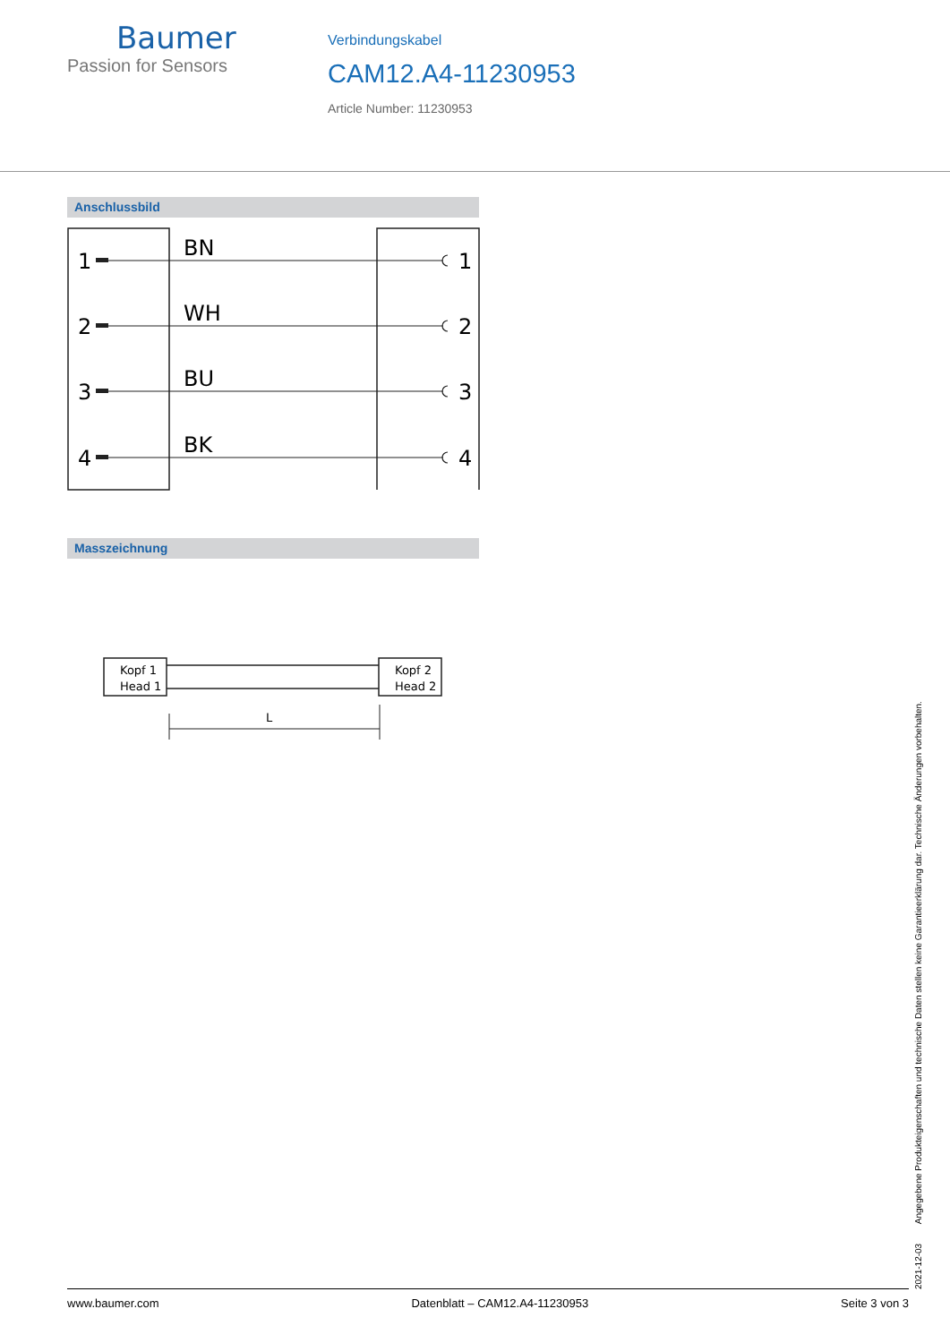Baumer
Passion for Sensors
Verbindungskabel
CAM12.A4-11230953
Article Number: 11230953
Anschlussbild
1
2
3
4
1
2
3
4
BN
WH
BU
BK
Masszeichnung
Kopf 1
Head 1
Kopf 2
Head 2
L
2021-12-03 Angegebene Produkteigenschaften und technische Daten stellen keine Garantieerklärung dar. Technische Änderungen vorbehalten.
www.baumer.com Datenblatt – CAM12.A4-11230953 Seite 3 von 3